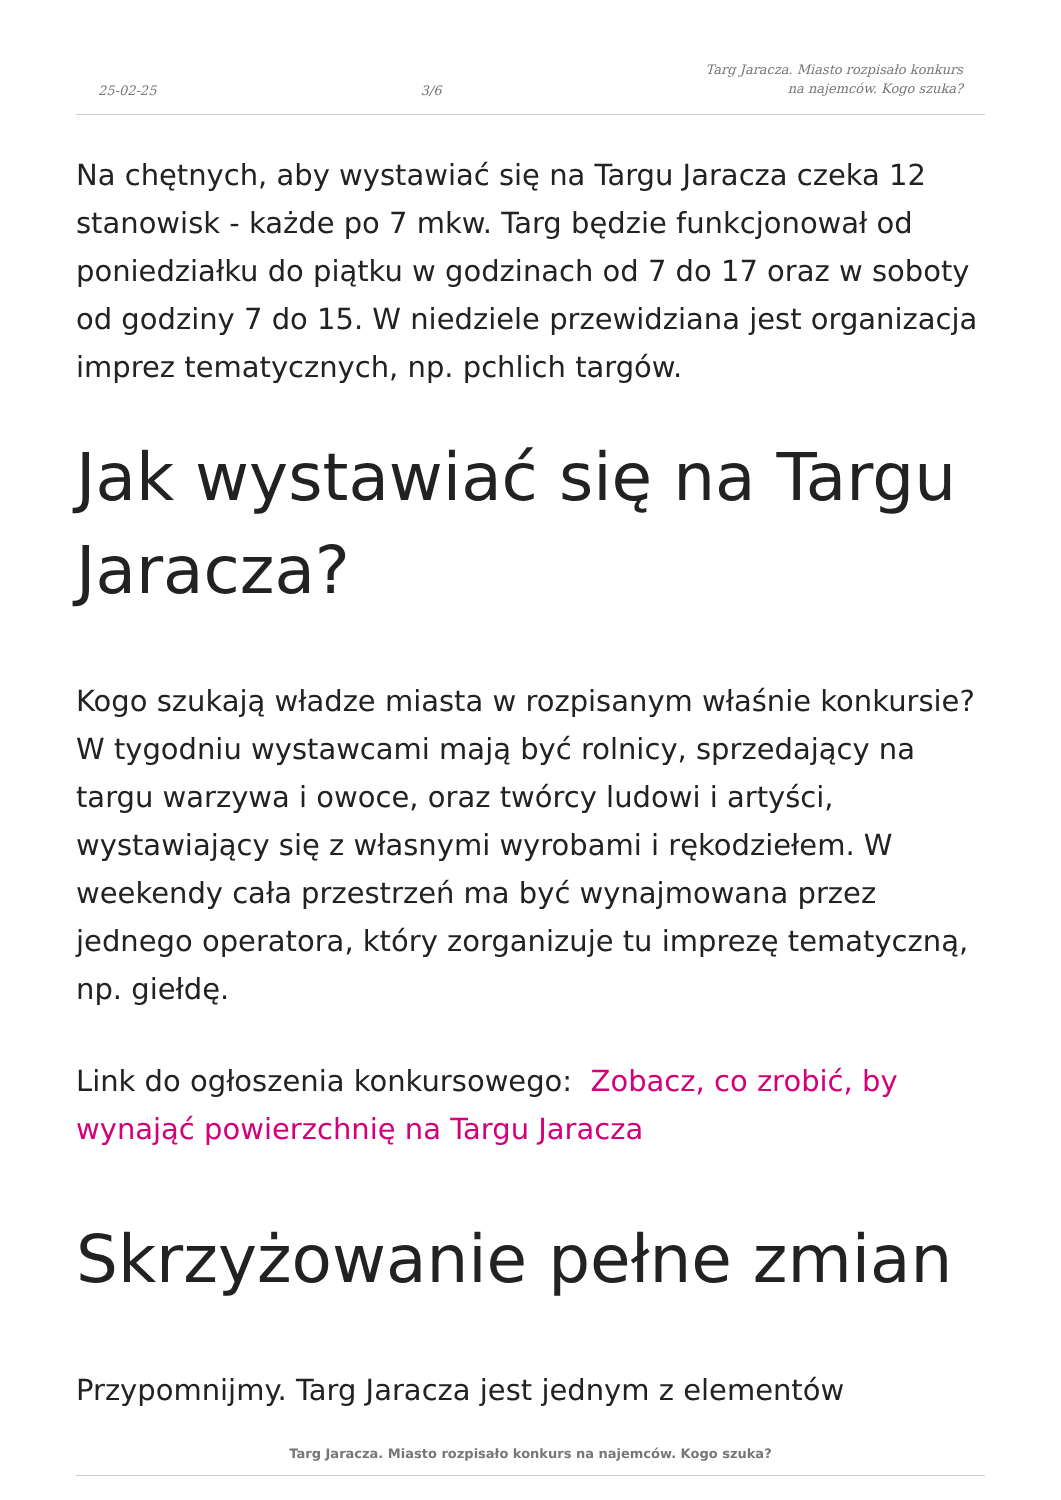25-02-25 3/6 Targ Jaracza. Miasto rozpisało konkurs
na najemców. Kogo szuka?
Na chętnych, aby wystawiać się na Targu Jaracza czeka 12 stanowisk - każde po 7 mkw. Targ będzie funkcjonował od poniedziałku do piątku w godzinach od 7 do 17 oraz w soboty od godziny 7 do 15. W niedziele przewidziana jest organizacja imprez tematycznych, np. pchlich targów.
Jak wystawiać się na Targu Jaracza?
Kogo szukają władze miasta w rozpisanym właśnie konkursie? W tygodniu wystawcami mają być rolnicy, sprzedający na targu warzywa i owoce, oraz twórcy ludowi i artyści, wystawiający się z własnymi wyrobami i rękodziełem. W weekendy cała przestrzeń ma być wynajmowana przez jednego operatora, który zorganizuje tu imprezę tematyczną, np. giełdę.
Link do ogłoszenia konkursowego: Zobacz, co zrobić, by wynająć powierzchnię na Targu Jaracza
Skrzyżowanie pełne zmian
Przypomnijmy. Targ Jaracza jest jednym z elementów
Targ Jaracza. Miasto rozpisało konkurs na najemców. Kogo szuka?